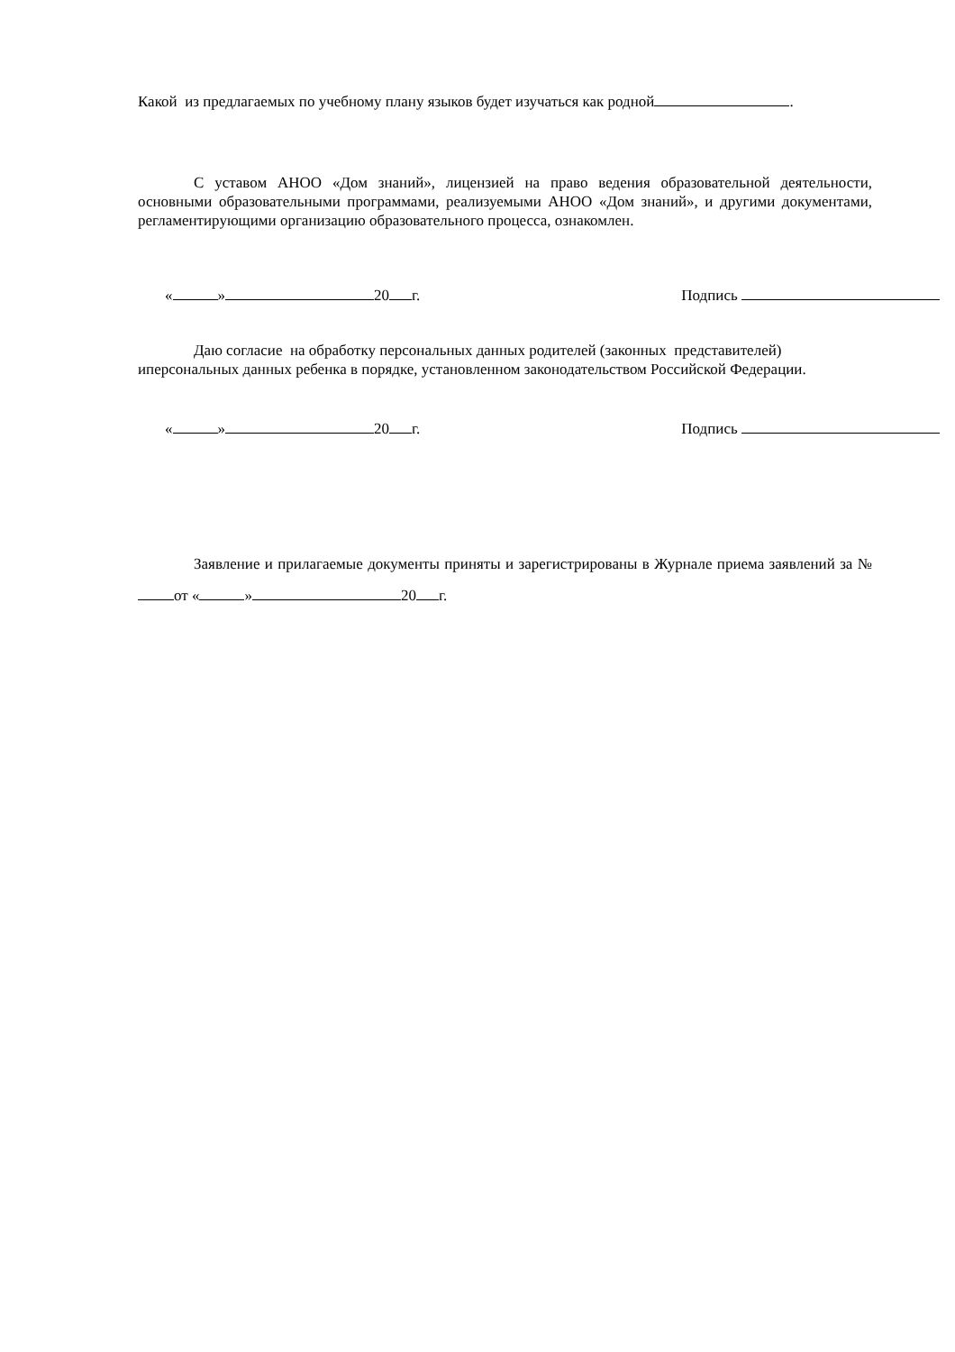Какой из предлагаемых по учебному плану языков будет изучаться как родной .
С уставом АНОО «Дом знаний», лицензией на право ведения образовательной деятельности, основными образовательными программами, реализуемыми АНОО «Дом знаний», и другими документами, регламентирующими организацию образовательного процесса, ознакомлен.
« » 20 г. Подпись
Даю согласие на обработку персональных данных родителей (законных представителей) иперсональных данных ребенка в порядке, установленном законодательством Российской Федерации.
« » 20 г. Подпись
Заявление и прилагаемые документы приняты и зарегистрированы в Журнале приема заявлений за № от « » 20 г.